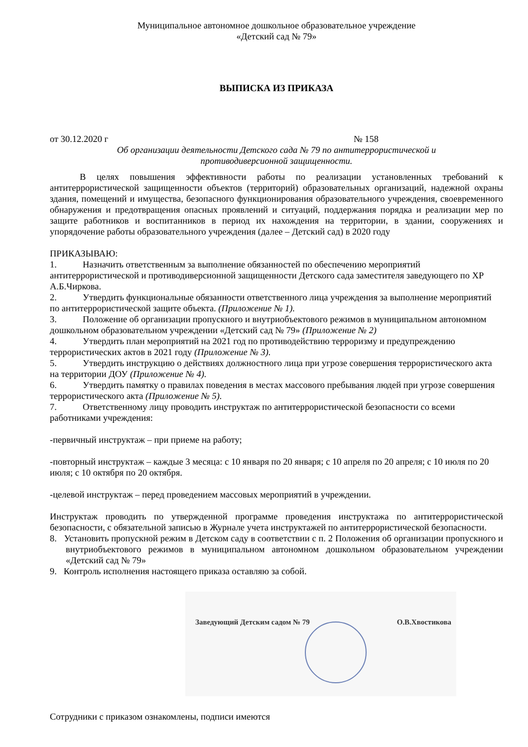Муниципальное автономное дошкольное образовательное учреждение
«Детский сад № 79»
ВЫПИСКА ИЗ ПРИКАЗА
от 30.12.2020 г № 158
Об организации деятельности Детского сада № 79 по антитеррористической и
противодиверсионной защищенности.
В целях повышения эффективности работы по реализации установленных требований к антитеррористической защищенности объектов (территорий) образовательных организаций, надежной охраны здания, помещений и имущества, безопасного функционирования образовательного учреждения, своевременного обнаружения и предотвращения опасных проявлений и ситуаций, поддержания порядка и реализации мер по защите работников и воспитанников в период их нахождения на территории, в здании, сооружениях и упорядочение работы образовательного учреждения (далее – Детский сад) в 2020 году
ПРИКАЗЫВАЮ:
1. Назначить ответственным за выполнение обязанностей по обеспечению мероприятий антитеррористической и противодиверсионной защищенности Детского сада заместителя заведующего по ХР А.Б.Чиркова.
2. Утвердить функциональные обязанности ответственного лица учреждения за выполнение мероприятий по антитеррористической защите объекта. (Приложение № 1).
3. Положение об организации пропускного и внутриобъектового режимов в муниципальном автономном дошкольном образовательном учреждении «Детский сад № 79» (Приложение № 2)
4. Утвердить план мероприятий на 2021 год по противодействию терроризму и предупреждению террористических актов в 2021 году (Приложение № 3).
5. Утвердить инструкцию о действиях должностного лица при угрозе совершения террористического акта на территории ДОУ (Приложение № 4).
6. Утвердить памятку о правилах поведения в местах массового пребывания людей при угрозе совершения террористического акта (Приложение № 5).
7. Ответственному лицу проводить инструктаж по антитеррористической безопасности со всеми работниками учреждения:
-первичный инструктаж – при приеме на работу;
-повторный инструктаж – каждые 3 месяца: с 10 января по 20 января; с 10 апреля по 20 апреля; с 10 июля по 20 июля; с 10 октября по 20 октября.
-целевой инструктаж – перед проведением массовых мероприятий в учреждении.
Инструктаж проводить по утвержденной программе проведения инструктажа по антитеррористической безопасности, с обязательной записью в Журнале учета инструктажей по антитеррористической безопасности.
8. Установить пропускной режим в Детском саду в соответствии с п. 2 Положения об организации пропускного и внутриобъектового режимов в муниципальном автономном дошкольном образовательном учреждении «Детский сад № 79»
9. Контроль исполнения настоящего приказа оставляю за собой.
Заведующий Детским садом № 79 О.В.Хвостикова
Сотрудники с приказом ознакомлены, подписи имеются